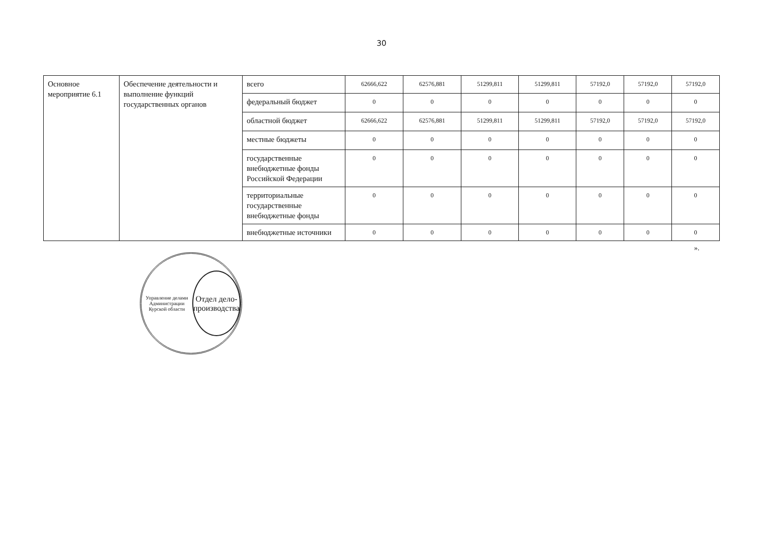30
| Основное мероприятие 6.1 | Обеспечение деятельности и выполнение функций государственных органов | всего | 62666,622 | 62576,881 | 51299,811 | 51299,811 | 57192,0 | 57192,0 | 57192,0 |
| | | федеральный бюджет | 0 | 0 | 0 | 0 | 0 | 0 | 0 |
| | | областной бюджет | 62666,622 | 62576,881 | 51299,811 | 51299,811 | 57192,0 | 57192,0 | 57192,0 |
| | | местные бюджеты | 0 | 0 | 0 | 0 | 0 | 0 | 0 |
| | | государственные внебюджетные фонды Российской Федерации | 0 | 0 | 0 | 0 | 0 | 0 | 0 |
| | | территориальные государственные внебюджетные фонды | 0 | 0 | 0 | 0 | 0 | 0 | 0 |
| | | внебюджетные источники | 0 | 0 | 0 | 0 | 0 | 0 | 0 |
».
Управление делами Администрации Курской области
Отдел дело-производства